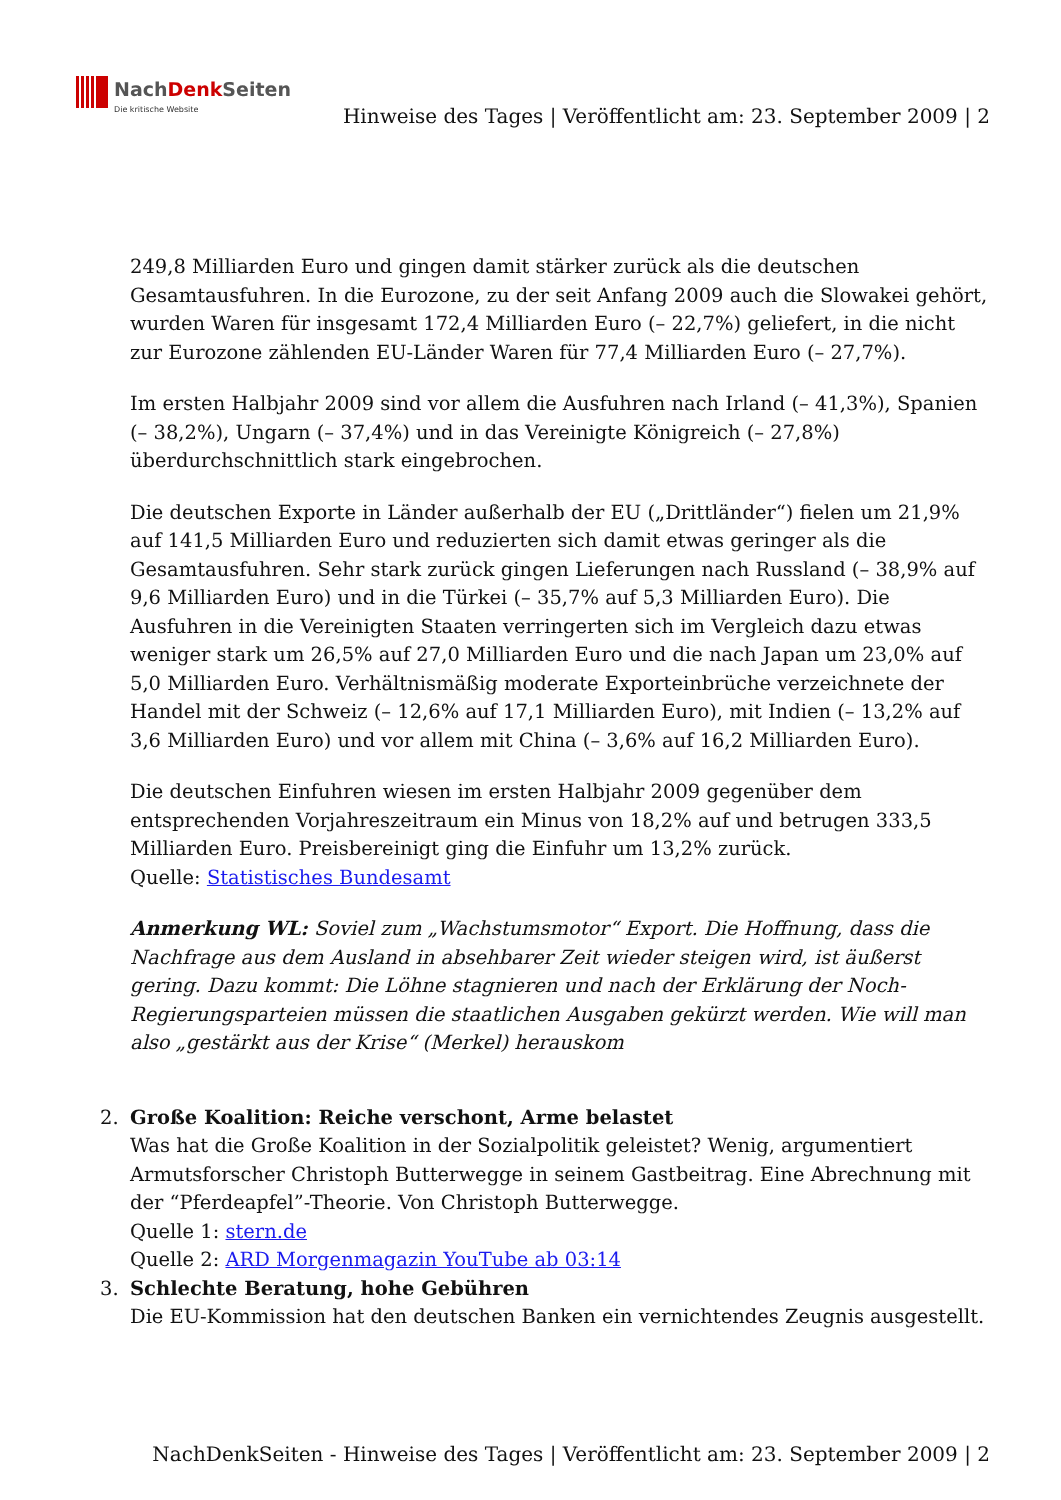NachDenk Seiten
Die kritische Website
Hinweise des Tages | Veröffentlicht am: 23. September 2009 | 2
249,8 Milliarden Euro und gingen damit stärker zurück als die deutschen Gesamtausfuhren. In die Eurozone, zu der seit Anfang 2009 auch die Slowakei gehört, wurden Waren für insgesamt 172,4 Milliarden Euro (– 22,7%) geliefert, in die nicht zur Eurozone zählenden EU-Länder Waren für 77,4 Milliarden Euro (– 27,7%).
Im ersten Halbjahr 2009 sind vor allem die Ausfuhren nach Irland (– 41,3%), Spanien (– 38,2%), Ungarn (– 37,4%) und in das Vereinigte Königreich (– 27,8%) überdurchschnittlich stark eingebrochen.
Die deutschen Exporte in Länder außerhalb der EU („Drittländer“) fielen um 21,9% auf 141,5 Milliarden Euro und reduzierten sich damit etwas geringer als die Gesamtausfuhren. Sehr stark zurück gingen Lieferungen nach Russland (– 38,9% auf 9,6 Milliarden Euro) und in die Türkei (– 35,7% auf 5,3 Milliarden Euro). Die Ausfuhren in die Vereinigten Staaten verringerten sich im Vergleich dazu etwas weniger stark um 26,5% auf 27,0 Milliarden Euro und die nach Japan um 23,0% auf 5,0 Milliarden Euro. Verhältnismäßig moderate Exporteinbrüche verzeichnete der Handel mit der Schweiz (– 12,6% auf 17,1 Milliarden Euro), mit Indien (– 13,2% auf 3,6 Milliarden Euro) und vor allem mit China (– 3,6% auf 16,2 Milliarden Euro).
Die deutschen Einfuhren wiesen im ersten Halbjahr 2009 gegenüber dem entsprechenden Vorjahreszeitraum ein Minus von 18,2% auf und betrugen 333,5 Milliarden Euro. Preisbereinigt ging die Einfuhr um 13,2% zurück.
Quelle: Statistisches Bundesamt
Anmerkung WL: Soviel zum „Wachstumsmotor“ Export. Die Hoffnung, dass die Nachfrage aus dem Ausland in absehbarer Zeit wieder steigen wird, ist äußerst gering. Dazu kommt: Die Löhne stagnieren und nach der Erklärung der Noch-Regierungsparteien müssen die staatlichen Ausgaben gekürzt werden. Wie will man also „gestärkt aus der Krise“ (Merkel) herauskom
2. Große Koalition: Reiche verschont, Arme belastet
Was hat die Große Koalition in der Sozialpolitik geleistet? Wenig, argumentiert Armutsforscher Christoph Butterwegge in seinem Gastbeitrag. Eine Abrechnung mit der “Pferdeapfel”-Theorie. Von Christoph Butterwegge.
Quelle 1: stern.de
Quelle 2: ARD Morgenmagazin YouTube ab 03:14
3. Schlechte Beratung, hohe Gebühren
Die EU-Kommission hat den deutschen Banken ein vernichtendes Zeugnis ausgestellt.
NachDenkSeiten - Hinweise des Tages | Veröffentlicht am: 23. September 2009 | 2